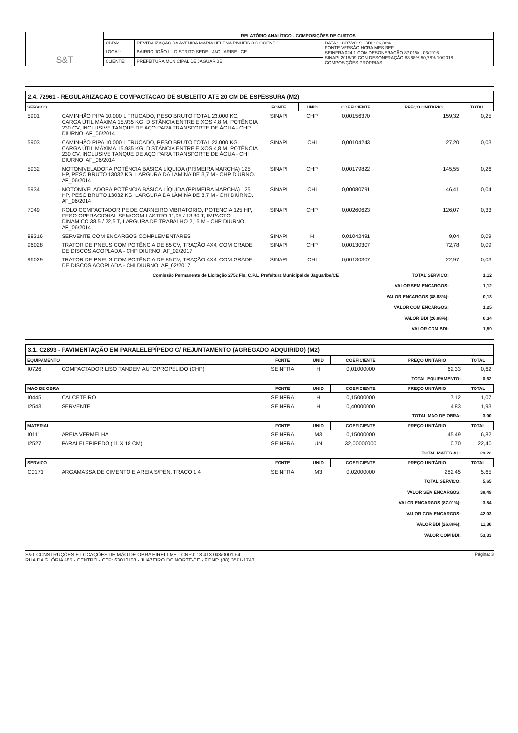| S&T | RELATÓRIO ANALÍTICO - COMPOSIÇÕES DE CUSTOS | | |
| | OBRA: | REVITALIZAÇÃO DA AVENIDA MARIA HELENA PINHEIRO DIÓGENES | DATA : 18/07/2019 BDI : 26,88% FONTE VERSÃO HORA MES REF. SEINFRA 024.1 COM DESONERAÇÃO 87,01% - 03/2016 SINAPI 2018/09 COM DESONERAÇÃO 88,68% 50,78% 10/2018 COMPOSIÇÕES PRÓPRIAS - - |
| | LOCAL: | BAIRRO JOÃO II - DISTRITO SEDE - JAGUARIBE - CE | |
| | CLIENTE: | PREFEITURA MUNICIPAL DE JAGUARIBE | |
2.4. 72961 - REGULARIZACAO E COMPACTACAO DE SUBLEITO ATE 20 CM DE ESPESSURA (M2)
| SERVICO | | FONTE | UNID | COEFICIENTE | PREÇO UNITÁRIO | TOTAL |
| --- | --- | --- | --- | --- | --- | --- |
| 5901 | CAMINHÃO PIPA 10.000 L TRUCADO, PESO BRUTO TOTAL 23.000 KG, CARGA ÚTIL MÁXIMA 15.935 KG, DISTÂNCIA ENTRE EIXOS 4,8 M, POTÊNCIA 230 CV, INCLUSIVE TANQUE DE AÇO PARA TRANSPORTE DE ÁGUA - CHP DIURNO. AF_06/2014 | SINAPI | CHP | 0,00156370 | 159,32 | 0,25 |
| 5903 | CAMINHÃO PIPA 10.000 L TRUCADO, PESO BRUTO TOTAL 23.000 KG, CARGA ÚTIL MÁXIMA 15.935 KG, DISTÂNCIA ENTRE EIXOS 4,8 M, POTÊNCIA 230 CV, INCLUSIVE TANQUE DE AÇO PARA TRANSPORTE DE ÁGUA - CHI DIURNO. AF_06/2014 | SINAPI | CHI | 0,00104243 | 27,20 | 0,03 |
| 5932 | MOTONIVELADORA POTÊNCIA BÁSICA LÍQUIDA (PRIMEIRA MARCHA) 125 HP, PESO BRUTO 13032 KG, LARGURA DA LÂMINA DE 3,7 M - CHP DIURNO. AF_06/2014 | SINAPI | CHP | 0,00179822 | 145,55 | 0,26 |
| 5934 | MOTONIVELADORA POTÊNCIA BÁSICA LÍQUIDA (PRIMEIRA MARCHA) 125 HP, PESO BRUTO 13032 KG, LARGURA DA LÂMINA DE 3,7 M - CHI DIURNO. AF_06/2014 | SINAPI | CHI | 0,00080791 | 46,41 | 0,04 |
| 7049 | ROLO COMPACTADOR PE DE CARNEIRO VIBRATORIO, POTENCIA 125 HP, PESO OPERACIONAL SEM/COM LASTRO 11,95 / 13,30 T, IMPACTO DINAMICO 38,5 / 22,5 T, LARGURA DE TRABALHO 2,15 M - CHP DIURNO. AF_06/2014 | SINAPI | CHP | 0,00260623 | 126,07 | 0,33 |
| 88316 | SERVENTE COM ENCARGOS COMPLEMENTARES | SINAPI | H | 0,01042491 | 9,04 | 0,09 |
| 96028 | TRATOR DE PNEUS COM POTÊNCIA DE 85 CV, TRAÇÃO 4X4, COM GRADE DE DISCOS ACOPLADA - CHP DIURNO. AF_02/2017 | SINAPI | CHP | 0,00130307 | 72,78 | 0,09 |
| 96029 | TRATOR DE PNEUS COM POTÊNCIA DE 85 CV, TRAÇÃO 4X4, COM GRADE DE DISCOS ACOPLADA - CHI DIURNO. AF_02/2017 | SINAPI | CHI | 0,00130307 | 22,97 | 0,03 |
| Comissão Permanente de Licitação 2752 Fls. C.P.L. Prefeitura Municipal de Jaguaribe/CE | TOTAL SERVICO: | 1,12 |
| | VALOR SEM ENCARGOS: | 1,12 |
| | VALOR ENCARGOS (88.68%): | 0,13 |
| | VALOR COM ENCARGOS: | 1,25 |
| | VALOR BDI (26.88%): | 0,34 |
| | VALOR COM BDI: | 1,59 |
3.1. C2893 - PAVIMENTAÇÃO EM PARALELEPÍPEDO C/ REJUNTAMENTO (AGREGADO ADQUIRIDO) (M2)
| EQUIPAMENTO | | FONTE | UNID | COEFICIENTE | PREÇO UNITÁRIO | TOTAL |
| --- | --- | --- | --- | --- | --- | --- |
| I0726 | COMPACTADOR LISO TANDEM AUTOPROPELIDO (CHP) | SEINFRA | H | 0,01000000 | 62,33 | 0,62 |
| TOTAL EQUIPAMENTO: | | | | | | 0,62 |
| MAO DE OBRA | | FONTE | UNID | COEFICIENTE | PREÇO UNITÁRIO | TOTAL |
| I0445 | CALCETEIRO | SEINFRA | H | 0,15000000 | 7,12 | 1,07 |
| I2543 | SERVENTE | SEINFRA | H | 0,40000000 | 4,83 | 1,93 |
| TOTAL MAO DE OBRA: | | | | | | 3,00 |
| MATERIAL | | FONTE | UNID | COEFICIENTE | PREÇO UNITÁRIO | TOTAL |
| I0111 | AREIA VERMELHA | SEINFRA | M3 | 0,15000000 | 45,49 | 6,82 |
| I2527 | PARALELEPIPEDO (11 X 18 CM) | SEINFRA | UN | 32,00000000 | 0,70 | 22,40 |
| TOTAL MATERIAL: | | | | | | 29,22 |
| SERVICO | | FONTE | UNID | COEFICIENTE | PREÇO UNITÁRIO | TOTAL |
| C0171 | ARGAMASSA DE CIMENTO E AREIA S/PEN. TRAÇO 1:4 | SEINFRA | M3 | 0,02000000 | 282,45 | 5,65 |
| TOTAL SERVICO: | | | | | | 5,65 |
| VALOR SEM ENCARGOS: | | | | | | 38,49 |
| VALOR ENCARGOS (87.01%): | | | | | | 3,54 |
| VALOR COM ENCARGOS: | | | | | | 42,03 |
| VALOR BDI (26.88%): | | | | | | 11,30 |
| VALOR COM BDI: | | | | | | 53,33 |
Página: 3 S&T CONSTRUÇÕES E LOCAÇÕES DE MÃO DE OBRA EIRELI-ME - CNPJ: 18.413.043/0001-64
RUA DA GLÓRIA 485 - CENTRO - CEP: 63010108 - JUAZEIRO DO NORTE-CE - FONE: (88) 3571-1743